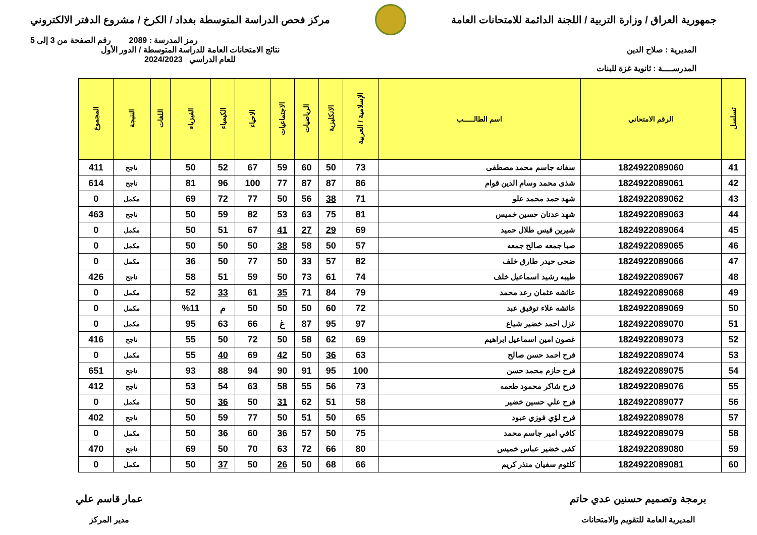جمهورية العراق / وزارة التربية / اللجنة الدائمة للامتحانات العامة
مركز فحص الدراسة المتوسطة بغداد / الكرخ / مشروع الدفتر الالكتروني
رمز المدرسة : 2089 رقم الصفحة من 3 إلى 5
المديرية : صلاح الدين
المدرســــة : ثانوية غزة للبنات
نتائج الامتحانات العامة للدراسة المتوسطة / الدور الأول
للعام الدراسي 2024/2023
| تسلسل | الرقم الامتحاني | اسم الطالـــــب | الإسلامية / العربية | الانكليزية | الرياضيات | الاجتماعيات | الاحياء | الكيمياء | الفيزياء | اللغات | النتيجة | المجموع |
| --- | --- | --- | --- | --- | --- | --- | --- | --- | --- | --- | --- | --- |
| 41 | 1824922089060 | سفانه جاسم محمد مصطفى | 73 | 50 | 60 | 59 | 67 | 52 | 50 | | ناجح | 411 |
| 42 | 1824922089061 | شذى محمد وسام الدين قوام | 86 | 87 | 87 | 77 | 100 | 96 | 81 | | ناجح | 614 |
| 43 | 1824922089062 | شهد حمد محمد علو | 71 | 38 | 56 | 50 | 77 | 72 | 69 | | مكمل | 0 |
| 44 | 1824922089063 | شهد عدنان حسين خميس | 81 | 75 | 63 | 53 | 82 | 59 | 50 | | ناجح | 463 |
| 45 | 1824922089064 | شيرين قيس طلال حميد | 69 | 29 | 27 | 41 | 67 | 51 | 50 | | مكمل | 0 |
| 46 | 1824922089065 | صبا جمعه صالح جمعه | 57 | 50 | 58 | 38 | 50 | 50 | 50 | | مكمل | 0 |
| 47 | 1824922089066 | ضحى حيدر طارق خلف | 82 | 57 | 33 | 50 | 77 | 50 | 36 | | مكمل | 0 |
| 48 | 1824922089067 | طيبه رشيد اسماعيل خلف | 74 | 61 | 73 | 50 | 59 | 51 | 58 | | ناجح | 426 |
| 49 | 1824922089068 | عائشه عثمان رعد محمد | 79 | 84 | 71 | 35 | 61 | 33 | 52 | | مكمل | 0 |
| 50 | 1824922089069 | عائشه علاء توفيق عبد | 72 | 60 | 50 | 50 | 50 | م | %11 | | مكمل | 0 |
| 51 | 1824922089070 | غزل احمد خضير شياع | 97 | 95 | 87 | غ | 66 | 63 | 95 | | مكمل | 0 |
| 52 | 1824922089073 | غصون امين اسماعيل ابراهيم | 69 | 62 | 58 | 50 | 72 | 50 | 55 | | ناجح | 416 |
| 53 | 1824922089074 | فرح احمد حسن صالح | 63 | 36 | 50 | 42 | 69 | 40 | 55 | | مكمل | 0 |
| 54 | 1824922089075 | فرح حازم محمد حسن | 100 | 95 | 91 | 90 | 94 | 88 | 93 | | ناجح | 651 |
| 55 | 1824922089076 | فرح شاكر محمود طعمه | 73 | 56 | 55 | 58 | 63 | 54 | 53 | | ناجح | 412 |
| 56 | 1824922089077 | فرح علي حسين خضير | 58 | 51 | 62 | 31 | 50 | 36 | 50 | | مكمل | 0 |
| 57 | 1824922089078 | فرح لؤي فوزي عبود | 65 | 50 | 51 | 50 | 77 | 59 | 50 | | ناجح | 402 |
| 58 | 1824922089079 | كافي امير جاسم محمد | 75 | 50 | 57 | 36 | 60 | 36 | 50 | | مكمل | 0 |
| 59 | 1824922089080 | كفى خضير عباس خميس | 80 | 66 | 72 | 63 | 70 | 50 | 69 | | ناجح | 470 |
| 60 | 1824922089081 | كلثوم سفيان منذر كريم | 66 | 68 | 50 | 26 | 50 | 37 | 50 | | مكمل | 0 |
برمجة وتصميم حسنين عدي حاتم
المديرية العامة للتقويم والامتحانات
عمار قاسم علي
مدير المركز